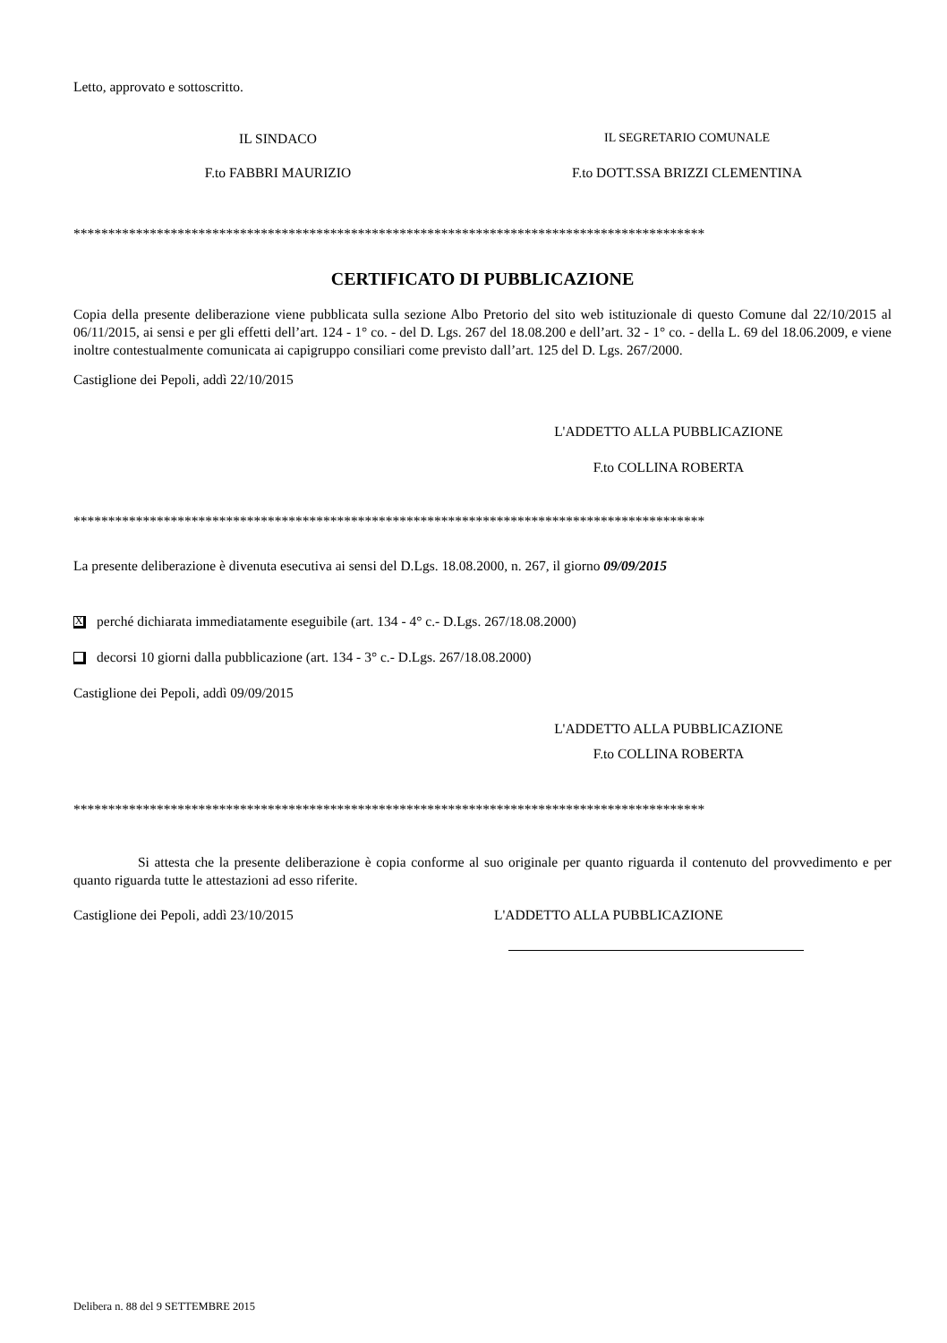Letto, approvato e sottoscritto.
IL SINDACO IL SEGRETARIO COMUNALE
F.to FABBRI MAURIZIO F.to DOTT.SSA BRIZZI CLEMENTINA
*******************************************************************************************
CERTIFICATO DI PUBBLICAZIONE
Copia della presente deliberazione viene pubblicata sulla sezione Albo Pretorio del sito web istituzionale di questo Comune dal 22/10/2015 al 06/11/2015, ai sensi e per gli effetti dell’art. 124 - 1° co. - del D. Lgs. 267 del 18.08.200 e dell’art. 32 - 1° co. - della L. 69 del 18.06.2009, e viene inoltre contestualmente comunicata ai capigruppo consiliari come previsto dall’art. 125 del D. Lgs. 267/2000.
Castiglione dei Pepoli, addì 22/10/2015
L'ADDETTO ALLA PUBBLICAZIONE
F.to COLLINA ROBERTA
*******************************************************************************************
La presente deliberazione è divenuta esecutiva ai sensi del D.Lgs. 18.08.2000, n. 267, il giorno 09/09/2015
Xperché dichiarata immediatamente eseguibile (art. 134 - 4° c.- D.Lgs. 267/18.08.2000)
decorsi 10 giorni dalla pubblicazione (art. 134 - 3° c.- D.Lgs. 267/18.08.2000)
Castiglione dei Pepoli, addì 09/09/2015
L'ADDETTO ALLA PUBBLICAZIONE
F.to COLLINA ROBERTA
*******************************************************************************************
Si attesta che la presente deliberazione è copia conforme al suo originale per quanto riguarda il contenuto del provvedimento e per quanto riguarda tutte le attestazioni ad esso riferite.
Castiglione dei Pepoli, addì 23/10/2015 L'ADDETTO ALLA PUBBLICAZIONE
Delibera n. 88 del 9 SETTEMBRE 2015